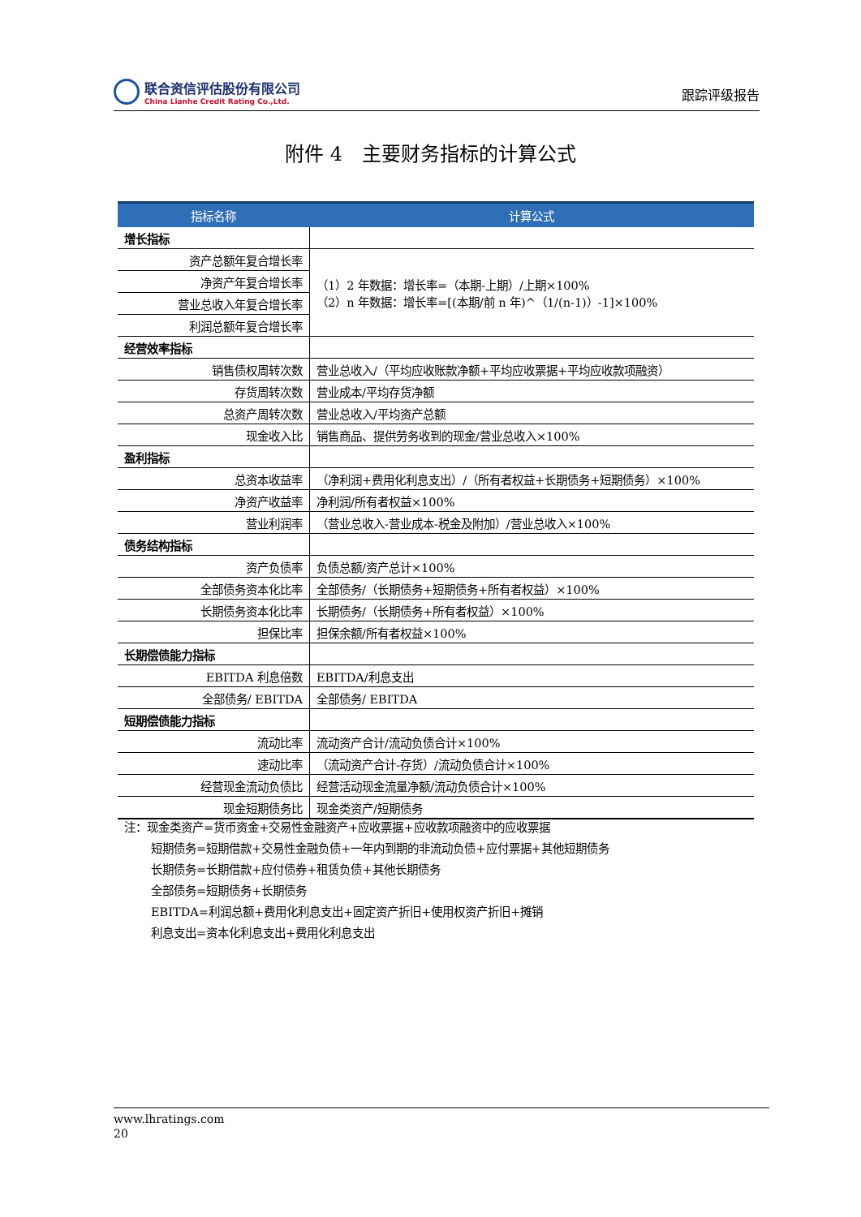联合资信评估股份有限公司
China Lianhe Credit Rating Co.,Ltd.
跟踪评级报告
附件 4　主要财务指标的计算公式
| 指标名称 | 计算公式 |
| --- | --- |
| 增长指标 | |
| 资产总额年复合增长率 | （1）2 年数据：增长率=（本期-上期）/上期×100% （2）n 年数据：增长率=[(本期/前 n 年)^（1/(n-1)）-1]×100% |
| 净资产年复合增长率 | |
| 营业总收入年复合增长率 | |
| 利润总额年复合增长率 | |
| 经营效率指标 | |
| 销售债权周转次数 | 营业总收入/（平均应收账款净额+平均应收票据+平均应收款项融资） |
| 存货周转次数 | 营业成本/平均存货净额 |
| 总资产周转次数 | 营业总收入/平均资产总额 |
| 现金收入比 | 销售商品、提供劳务收到的现金/营业总收入×100% |
| 盈利指标 | |
| 总资本收益率 | （净利润+费用化利息支出）/（所有者权益+长期债务+短期债务）×100% |
| 净资产收益率 | 净利润/所有者权益×100% |
| 营业利润率 | （营业总收入-营业成本-税金及附加）/营业总收入×100% |
| 债务结构指标 | |
| 资产负债率 | 负债总额/资产总计×100% |
| 全部债务资本化比率 | 全部债务/（长期债务+短期债务+所有者权益）×100% |
| 长期债务资本化比率 | 长期债务/（长期债务+所有者权益）×100% |
| 担保比率 | 担保余额/所有者权益×100% |
| 长期偿债能力指标 | |
| EBITDA 利息倍数 | EBITDA/利息支出 |
| 全部债务/ EBITDA | 全部债务/ EBITDA |
| 短期偿债能力指标 | |
| 流动比率 | 流动资产合计/流动负债合计×100% |
| 速动比率 | （流动资产合计-存货）/流动负债合计×100% |
| 经营现金流动负债比 | 经营活动现金流量净额/流动负债合计×100% |
| 现金短期债务比 | 现金类资产/短期债务 |
注：现金类资产=货币资金+交易性金融资产+应收票据+应收款项融资中的应收票据
短期债务=短期借款+交易性金融负债+一年内到期的非流动负债+应付票据+其他短期债务
长期债务=长期借款+应付债券+租赁负债+其他长期债务
全部债务=短期债务+长期债务
EBITDA=利润总额+费用化利息支出+固定资产折旧+使用权资产折旧+摊销
利息支出=资本化利息支出+费用化利息支出
www.lhratings.com
20